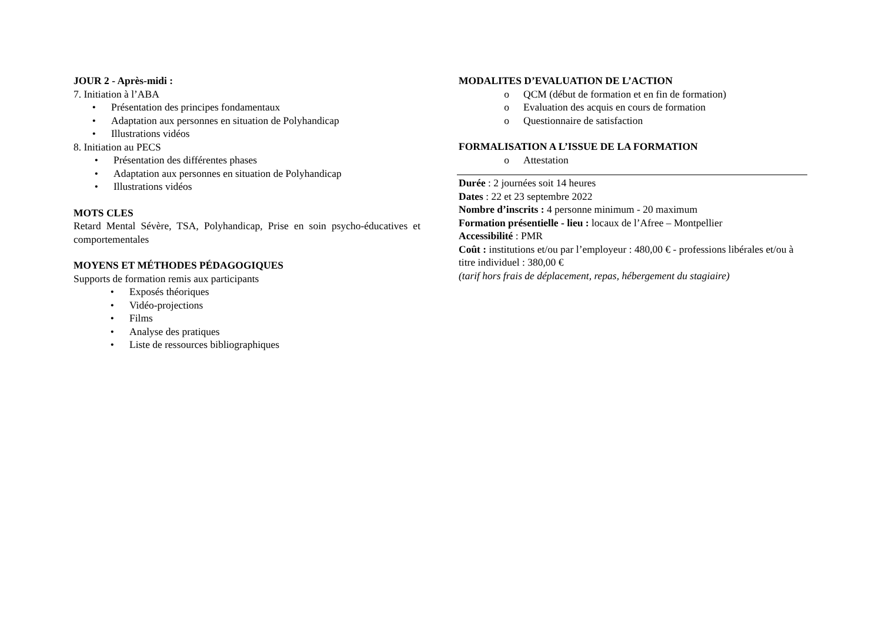JOUR 2 - Après-midi :
7. Initiation à l’ABA
• Présentation des principes fondamentaux
• Adaptation aux personnes en situation de Polyhandicap
• Illustrations vidéos
8. Initiation au PECS
• Présentation des différentes phases
• Adaptation aux personnes en situation de Polyhandicap
• Illustrations vidéos
MOTS CLES
Retard Mental Sévère, TSA, Polyhandicap, Prise en soin psycho-éducatives et comportementales
MOYENS ET MÉTHODES PÉDAGOGIQUES
Supports de formation remis aux participants
• Exposés théoriques
• Vidéo-projections
• Films
• Analyse des pratiques
• Liste de ressources bibliographiques
MODALITES D’EVALUATION DE L’ACTION
o QCM (début de formation et en fin de formation)
o Evaluation des acquis en cours de formation
o Questionnaire de satisfaction
FORMALISATION A L’ISSUE DE LA FORMATION
o Attestation
Durée : 2 journées soit 14 heures
Dates : 22 et 23 septembre 2022
Nombre d’inscrits : 4 personne minimum - 20 maximum
Formation présentielle - lieu : locaux de l’Afree – Montpellier
Accessibilité : PMR
Coût : institutions et/ou par l’employeur : 480,00 € - professions libérales et/ou à titre individuel : 380,00 €
(tarif hors frais de déplacement, repas, hébergement du stagiaire)